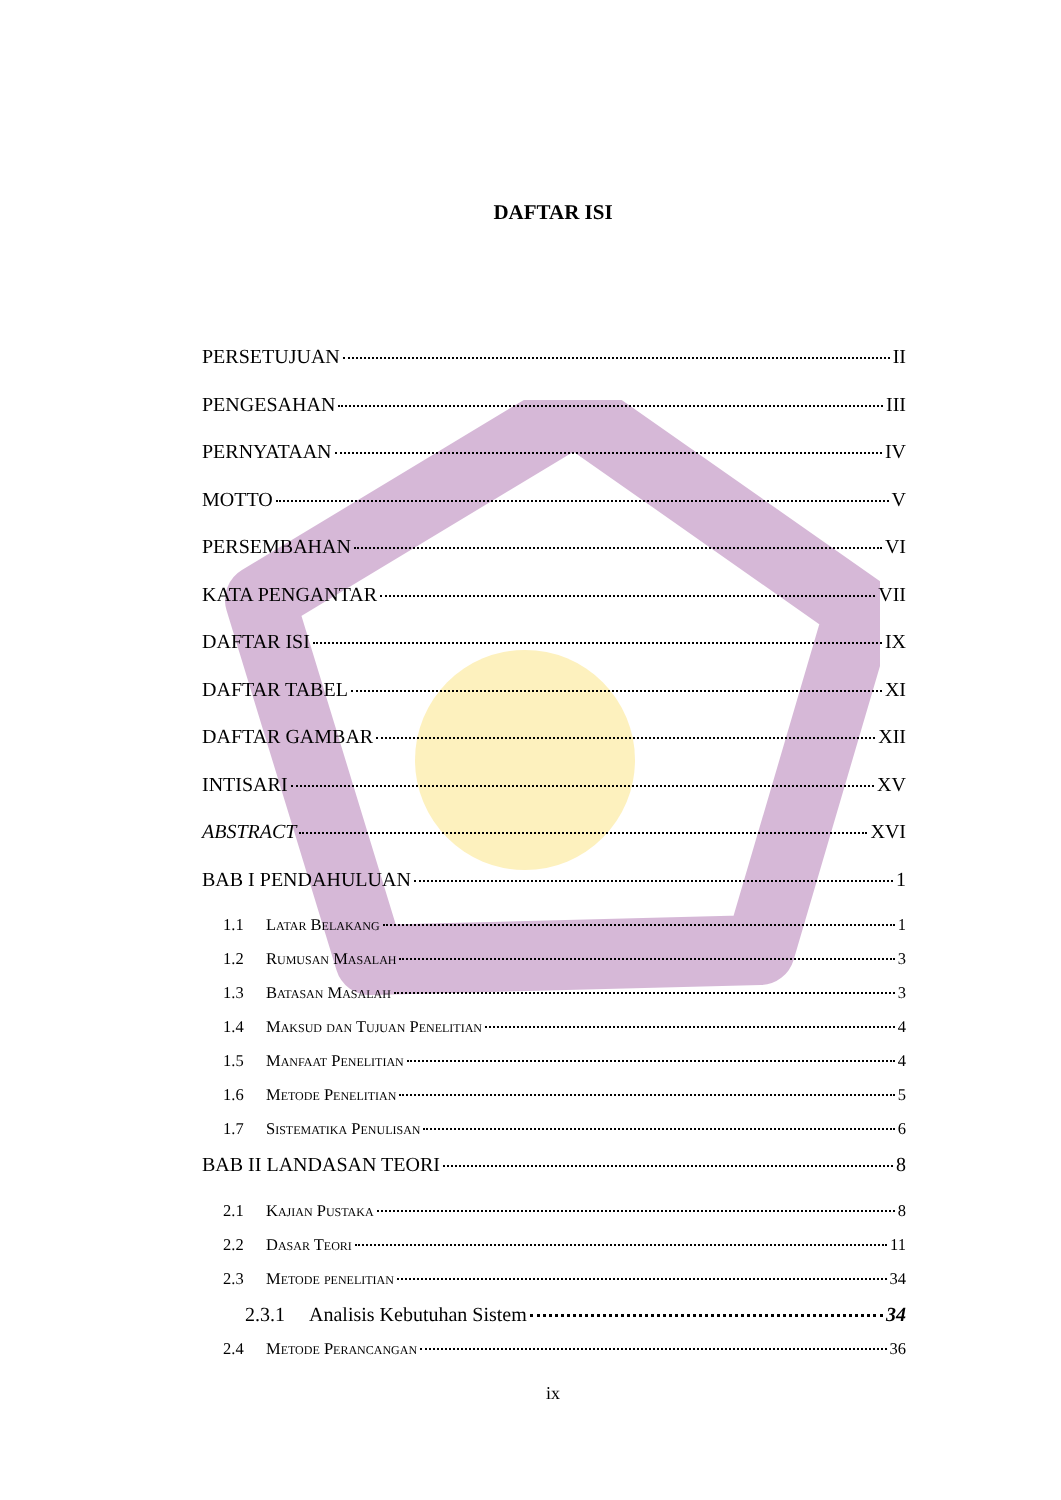DAFTAR ISI
PERSETUJUAN II
PENGESAHAN III
PERNYATAAN IV
MOTTO V
PERSEMBAHAN VI
KATA PENGANTAR VII
DAFTAR ISI IX
DAFTAR TABEL XI
DAFTAR GAMBAR XII
INTISARI XV
ABSTRACT XVI
BAB I PENDAHULUAN 1
1.1 Latar Belakang 1
1.2 Rumusan Masalah 3
1.3 Batasan Masalah 3
1.4 Maksud dan Tujuan Penelitian 4
1.5 Manfaat Penelitian 4
1.6 Metode Penelitian 5
1.7 Sistematika Penulisan 6
BAB II LANDASAN TEORI 8
2.1 Kajian Pustaka 8
2.2 Dasar Teori 11
2.3 Metode penelitian 34
2.3.1 Analisis Kebutuhan Sistem 34
2.4 Metode Perancangan 36
ix